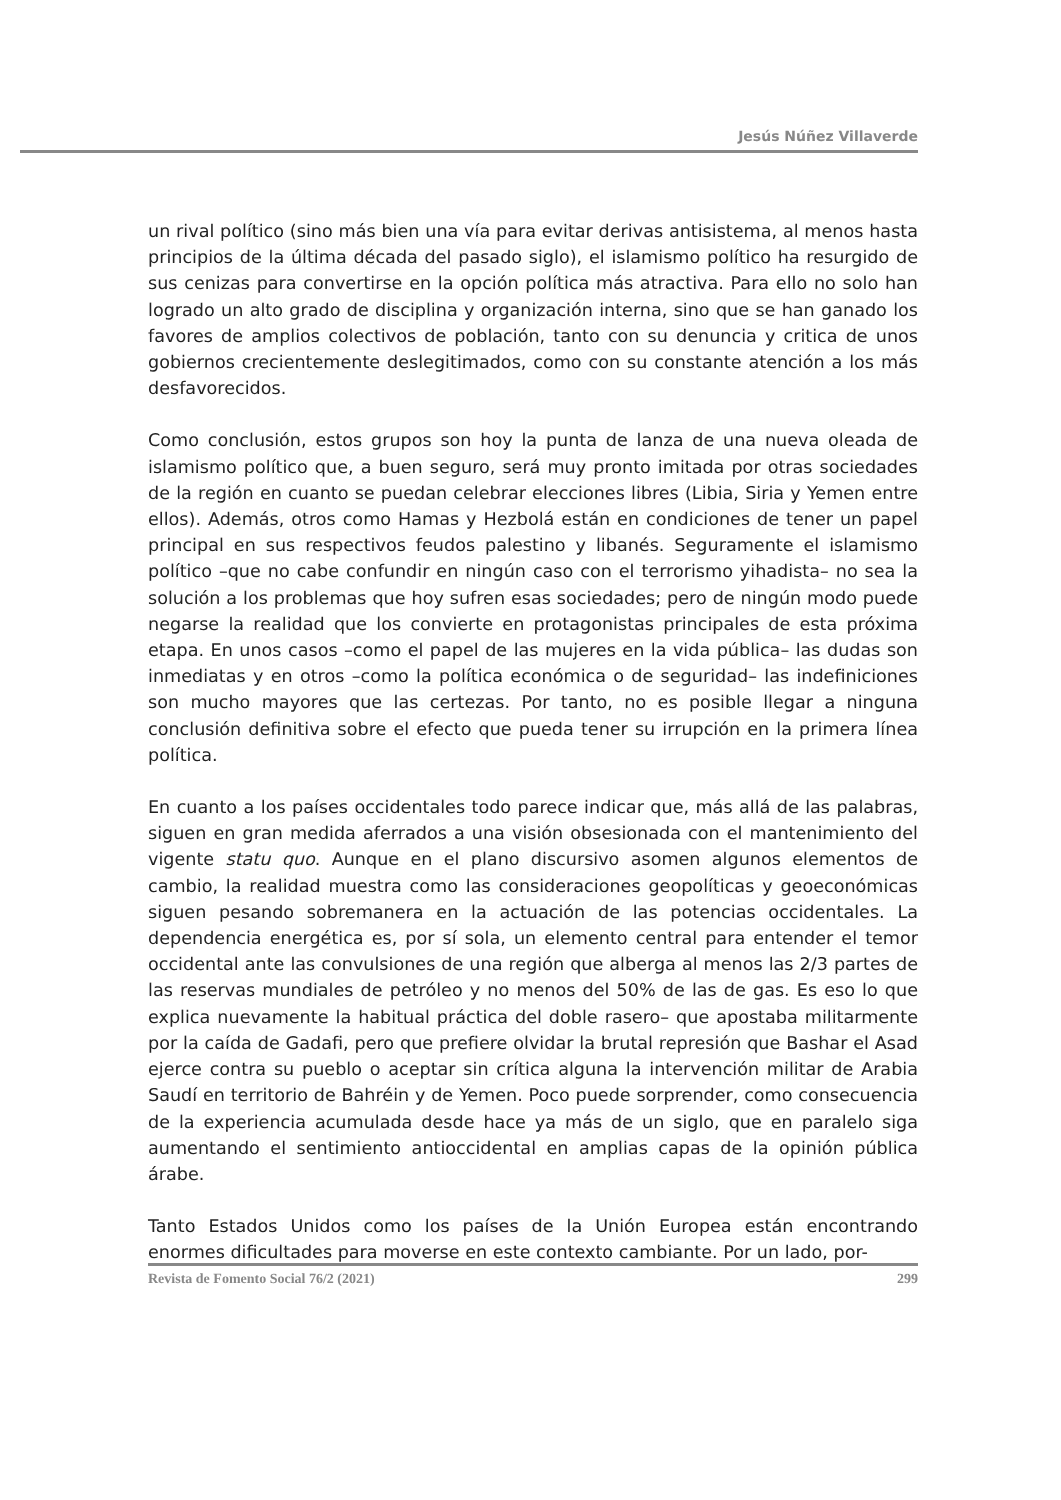Jesús Núñez Villaverde
un rival político (sino más bien una vía para evitar derivas antisistema, al menos hasta principios de la última década del pasado siglo), el islamismo político ha resurgido de sus cenizas para convertirse en la opción política más atractiva. Para ello no solo han logrado un alto grado de disciplina y organización interna, sino que se han ganado los favores de amplios colectivos de población, tanto con su denuncia y critica de unos gobiernos crecientemente deslegitimados, como con su constante atención a los más desfavorecidos.
Como conclusión, estos grupos son hoy la punta de lanza de una nueva oleada de islamismo político que, a buen seguro, será muy pronto imitada por otras sociedades de la región en cuanto se puedan celebrar elecciones libres (Libia, Siria y Yemen entre ellos). Además, otros como Hamas y Hezbolá están en condiciones de tener un papel principal en sus respectivos feudos palestino y libanés. Seguramente el islamismo político –que no cabe confundir en ningún caso con el terrorismo yihadista– no sea la solución a los problemas que hoy sufren esas sociedades; pero de ningún modo puede negarse la realidad que los convierte en protagonistas principales de esta próxima etapa. En unos casos –como el papel de las mujeres en la vida pública– las dudas son inmediatas y en otros –como la política económica o de seguridad– las indefiniciones son mucho mayores que las certezas. Por tanto, no es posible llegar a ninguna conclusión definitiva sobre el efecto que pueda tener su irrupción en la primera línea política.
En cuanto a los países occidentales todo parece indicar que, más allá de las palabras, siguen en gran medida aferrados a una visión obsesionada con el mantenimiento del vigente statu quo. Aunque en el plano discursivo asomen algunos elementos de cambio, la realidad muestra como las consideraciones geopolíticas y geoeconómicas siguen pesando sobremanera en la actuación de las potencias occidentales. La dependencia energética es, por sí sola, un elemento central para entender el temor occidental ante las convulsiones de una región que alberga al menos las 2/3 partes de las reservas mundiales de petróleo y no menos del 50% de las de gas. Es eso lo que explica nuevamente la habitual práctica del doble rasero– que apostaba militarmente por la caída de Gadafi, pero que prefiere olvidar la brutal represión que Bashar el Asad ejerce contra su pueblo o aceptar sin crítica alguna la intervención militar de Arabia Saudí en territorio de Bahréin y de Yemen. Poco puede sorprender, como consecuencia de la experiencia acumulada desde hace ya más de un siglo, que en paralelo siga aumentando el sentimiento antioccidental en amplias capas de la opinión pública árabe.
Tanto Estados Unidos como los países de la Unión Europea están encontrando enormes dificultades para moverse en este contexto cambiante. Por un lado, por-
Revista de Fomento Social 76/2 (2021) 299